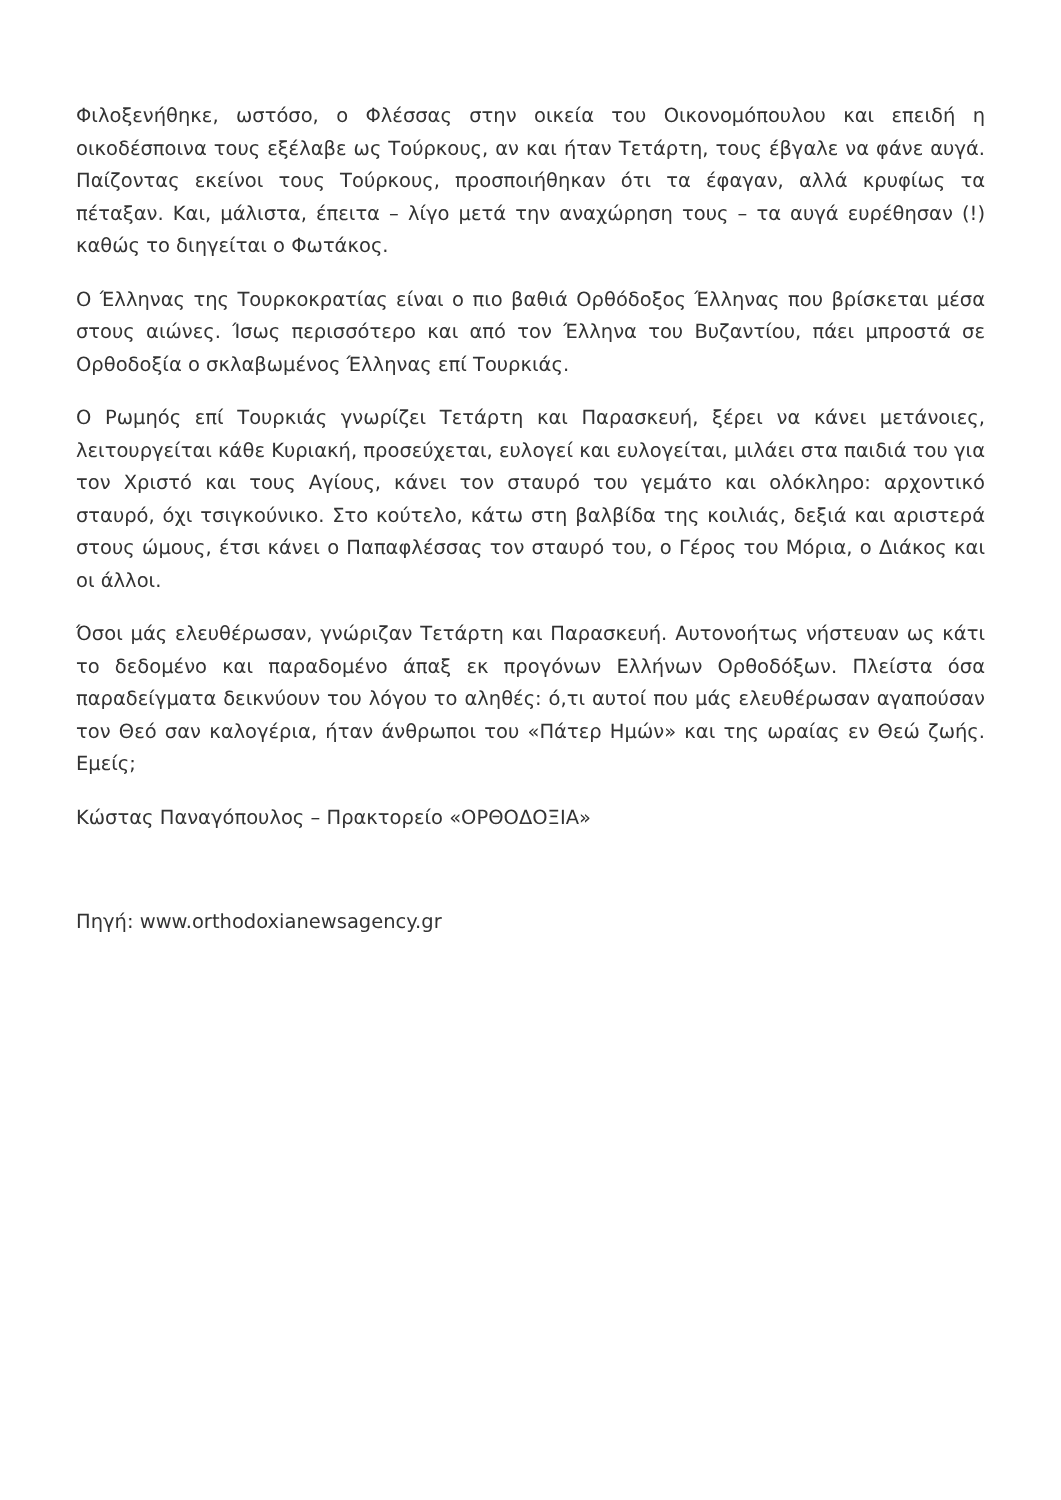Φιλοξενήθηκε, ωστόσο, ο Φλέσσας στην οικεία του Οικονομόπουλου και επειδή η οικοδέσποινα τους εξέλαβε ως Τούρκους, αν και ήταν Τετάρτη, τους έβγαλε να φάνε αυγά. Παίζοντας εκείνοι τους Τούρκους, προσποιήθηκαν ότι τα έφαγαν, αλλά κρυφίως τα πέταξαν. Και, μάλιστα, έπειτα – λίγο μετά την αναχώρηση τους – τα αυγά ευρέθησαν (!) καθώς το διηγείται ο Φωτάκος.
Ο Έλληνας της Τουρκοκρατίας είναι ο πιο βαθιά Ορθόδοξος Έλληνας που βρίσκεται μέσα στους αιώνες. Ίσως περισσότερο και από τον Έλληνα του Βυζαντίου, πάει μπροστά σε Ορθοδοξία ο σκλαβωμένος Έλληνας επί Τουρκιάς.
Ο Ρωμηός επί Τουρκιάς γνωρίζει Τετάρτη και Παρασκευή, ξέρει να κάνει μετάνοιες, λειτουργείται κάθε Κυριακή, προσεύχεται, ευλογεί και ευλογείται, μιλάει στα παιδιά του για τον Χριστό και τους Αγίους, κάνει τον σταυρό του γεμάτο και ολόκληρο: αρχοντικό σταυρό, όχι τσιγκούνικο. Στο κούτελο, κάτω στη βαλβίδα της κοιλιάς, δεξιά και αριστερά στους ώμους, έτσι κάνει ο Παπαφλέσσας τον σταυρό του, ο Γέρος του Μόρια, ο Διάκος και οι άλλοι.
Όσοι μάς ελευθέρωσαν, γνώριζαν Τετάρτη και Παρασκευή. Αυτονοήτως νήστευαν ως κάτι το δεδομένο και παραδομένο άπαξ εκ προγόνων Ελλήνων Ορθοδόξων. Πλείστα όσα παραδείγματα δεικνύουν του λόγου το αληθές: ό,τι αυτοί που μάς ελευθέρωσαν αγαπούσαν τον Θεό σαν καλογέρια, ήταν άνθρωποι του «Πάτερ Ημών» και της ωραίας εν Θεώ ζωής. Εμείς;
Κώστας Παναγόπουλος – Πρακτορείο «ΟΡΘΟΔΟΞΙΑ»
Πηγή: www.orthodoxianewsagency.gr